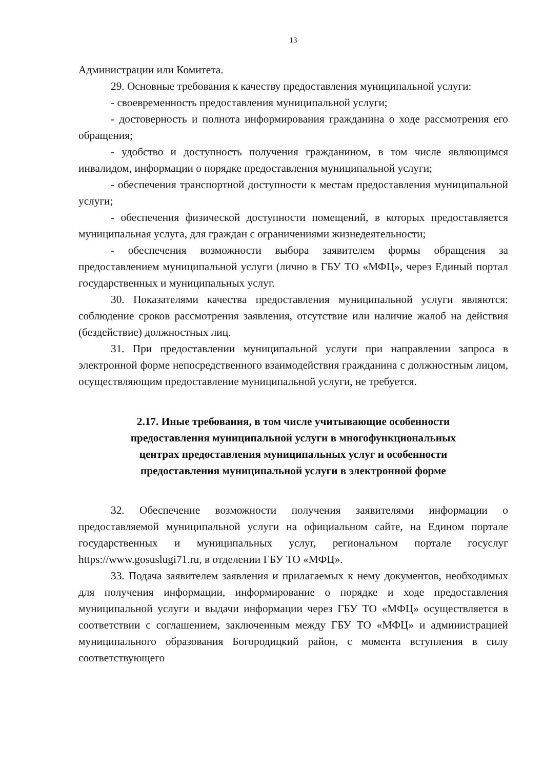13
Администрации или Комитета.
29. Основные требования к качеству предоставления муниципальной услуги:
- своевременность предоставления муниципальной услуги;
- достоверность и полнота информирования гражданина о ходе рассмотрения его обращения;
- удобство и доступность получения гражданином, в том числе являющимся инвалидом, информации о порядке предоставления муниципальной услуги;
- обеспечения транспортной доступности к местам предоставления муниципальной услуги;
- обеспечения физической доступности помещений, в которых предоставляется муниципальная услуга, для граждан с ограничениями жизнедеятельности;
- обеспечения возможности выбора заявителем формы обращения за предоставлением муниципальной услуги (лично в ГБУ ТО «МФЦ», через Единый портал государственных и муниципальных услуг.
30. Показателями качества предоставления муниципальной услуги являются: соблюдение сроков рассмотрения заявления, отсутствие или наличие жалоб на действия (бездействие) должностных лиц.
31. При предоставлении муниципальной услуги при направлении запроса в электронной форме непосредственного взаимодействия гражданина с должностным лицом, осуществляющим предоставление муниципальной услуги, не требуется.
2.17. Иные требования, в том числе учитывающие особенности
предоставления муниципальной услуги в многофункциональных
центрах предоставления муниципальных услуг и особенности
предоставления муниципальной услуги в электронной форме
32. Обеспечение возможности получения заявителями информации о предоставляемой муниципальной услуги на официальном сайте, на Едином портале государственных и муниципальных услуг, региональном портале госуслуг https://www.gosuslugi71.ru, в отделении ГБУ ТО «МФЦ».
33. Подача заявителем заявления и прилагаемых к нему документов, необходимых для получения информации, информирование о порядке и ходе предоставления муниципальной услуги и выдачи информации через ГБУ ТО «МФЦ» осуществляется в соответствии с соглашением, заключенным между ГБУ ТО «МФЦ» и администрацией муниципального образования Богородицкий район, с момента вступления в силу соответствующего